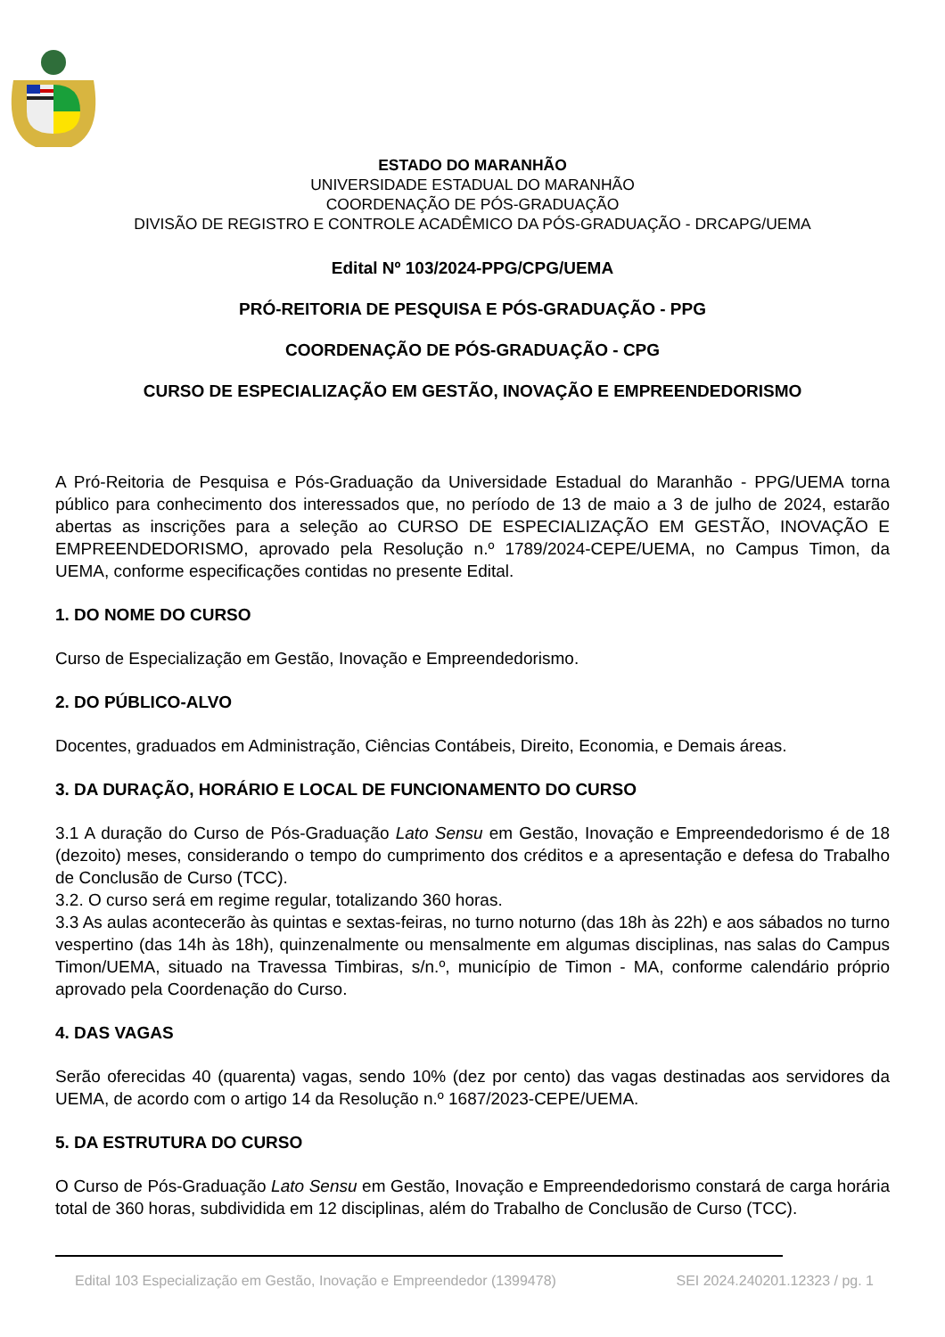ESTADO DO MARANHÃO
UNIVERSIDADE ESTADUAL DO MARANHÃO
COORDENAÇÃO DE PÓS-GRADUAÇÃO
DIVISÃO DE REGISTRO E CONTROLE ACADÊMICO DA PÓS-GRADUAÇÃO - DRCAPG/UEMA
Edital Nº 103/2024-PPG/CPG/UEMA
PRÓ-REITORIA DE PESQUISA E PÓS-GRADUAÇÃO - PPG
COORDENAÇÃO DE PÓS-GRADUAÇÃO - CPG
CURSO DE ESPECIALIZAÇÃO EM GESTÃO, INOVAÇÃO E EMPREENDEDORISMO
A Pró-Reitoria de Pesquisa e Pós-Graduação da Universidade Estadual do Maranhão - PPG/UEMA torna público para conhecimento dos interessados que, no período de 13 de maio a 3 de julho de 2024, estarão abertas as inscrições para a seleção ao CURSO DE ESPECIALIZAÇÃO EM GESTÃO, INOVAÇÃO E EMPREENDEDORISMO, aprovado pela Resolução n.º 1789/2024-CEPE/UEMA, no Campus Timon, da UEMA, conforme especificações contidas no presente Edital.
1. DO NOME DO CURSO
Curso de Especialização em Gestão, Inovação e Empreendedorismo.
2. DO PÚBLICO-ALVO
Docentes, graduados em Administração, Ciências Contábeis, Direito, Economia, e Demais áreas.
3. DA DURAÇÃO, HORÁRIO E LOCAL DE FUNCIONAMENTO DO CURSO
3.1 A duração do Curso de Pós-Graduação Lato Sensu em Gestão, Inovação e Empreendedorismo é de 18 (dezoito) meses, considerando o tempo do cumprimento dos créditos e a apresentação e defesa do Trabalho de Conclusão de Curso (TCC).
3.2. O curso será em regime regular, totalizando 360 horas.
3.3 As aulas acontecerão às quintas e sextas-feiras, no turno noturno (das 18h às 22h) e aos sábados no turno vespertino (das 14h às 18h), quinzenalmente ou mensalmente em algumas disciplinas, nas salas do Campus Timon/UEMA, situado na Travessa Timbiras, s/n.º, município de Timon - MA, conforme calendário próprio aprovado pela Coordenação do Curso.
4. DAS VAGAS
Serão oferecidas 40 (quarenta) vagas, sendo 10% (dez por cento) das vagas destinadas aos servidores da UEMA, de acordo com o artigo 14 da Resolução n.º 1687/2023-CEPE/UEMA.
5. DA ESTRUTURA DO CURSO
O Curso de Pós-Graduação Lato Sensu em Gestão, Inovação e Empreendedorismo constará de carga horária total de 360 horas, subdividida em 12 disciplinas, além do Trabalho de Conclusão de Curso (TCC).
Edital 103 Especialização em Gestão, Inovação e Empreendedor (1399478) SEI 2024.240201.12323 / pg. 1